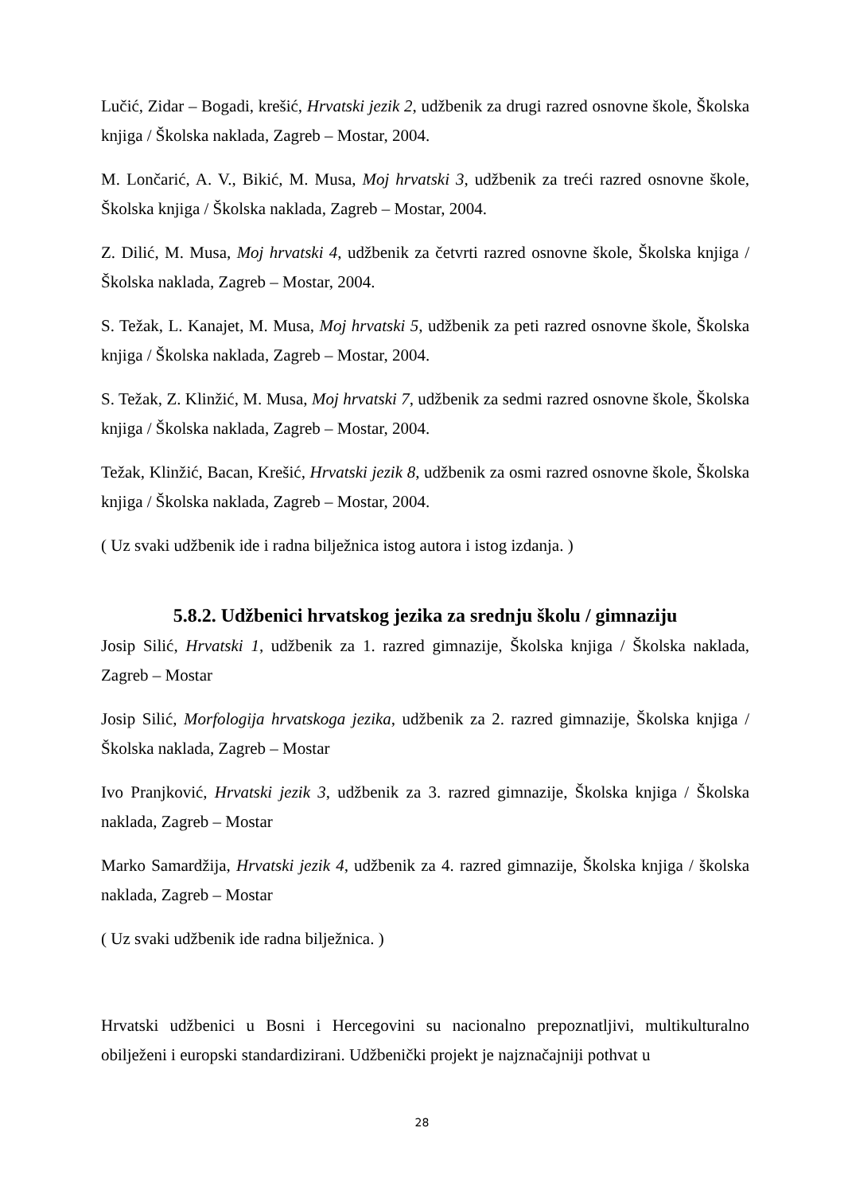Lučić, Zidar – Bogadi, krešić, Hrvatski jezik 2, udžbenik za drugi razred osnovne škole, Školska knjiga / Školska naklada, Zagreb – Mostar, 2004.
M. Lončarić, A. V., Bikić, M. Musa, Moj hrvatski 3, udžbenik za treći razred osnovne škole, Školska knjiga / Školska naklada, Zagreb – Mostar, 2004.
Z. Dilić, M. Musa, Moj hrvatski 4, udžbenik za četvrti razred osnovne škole, Školska knjiga / Školska naklada, Zagreb – Mostar, 2004.
S. Težak, L. Kanajet, M. Musa, Moj hrvatski 5, udžbenik za peti razred osnovne škole, Školska knjiga / Školska naklada, Zagreb – Mostar, 2004.
S. Težak, Z. Klinžić, M. Musa, Moj hrvatski 7, udžbenik za sedmi razred osnovne škole, Školska knjiga / Školska naklada, Zagreb – Mostar, 2004.
Težak, Klinžić, Bacan, Krešić, Hrvatski jezik 8, udžbenik za osmi razred osnovne škole, Školska knjiga / Školska naklada, Zagreb – Mostar, 2004.
( Uz svaki udžbenik ide i radna bilježnica istog autora i istog izdanja. )
5.8.2. Udžbenici hrvatskog jezika za srednju školu / gimnaziju
Josip Silić, Hrvatski 1, udžbenik za 1. razred gimnazije, Školska knjiga / Školska naklada, Zagreb – Mostar
Josip Silić, Morfologija hrvatskoga jezika, udžbenik za 2. razred gimnazije, Školska knjiga / Školska naklada, Zagreb – Mostar
Ivo Pranjković, Hrvatski jezik 3, udžbenik za 3. razred gimnazije, Školska knjiga / Školska naklada, Zagreb – Mostar
Marko Samardžija, Hrvatski jezik 4, udžbenik za 4. razred gimnazije, Školska knjiga / školska naklada, Zagreb – Mostar
( Uz svaki udžbenik ide radna bilježnica. )
Hrvatski udžbenici u Bosni i Hercegovini su nacionalno prepoznatljivi, multikulturalno obilježeni i europski standardizirani. Udžbenički projekt je najznačajniji pothvat u
28